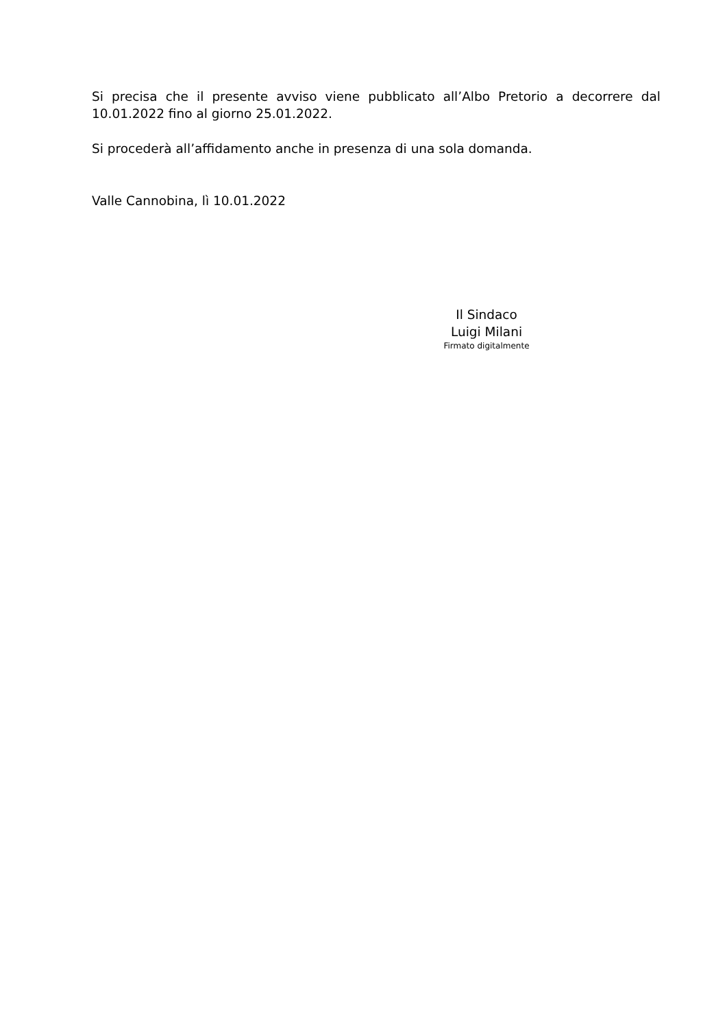Si precisa che il presente avviso viene pubblicato all’Albo Pretorio a decorrere dal 10.01.2022 fino al giorno 25.01.2022.
Si procederà all’affidamento anche in presenza di una sola domanda.
Valle Cannobina, lì 10.01.2022
Il Sindaco
Luigi Milani
Firmato digitalmente